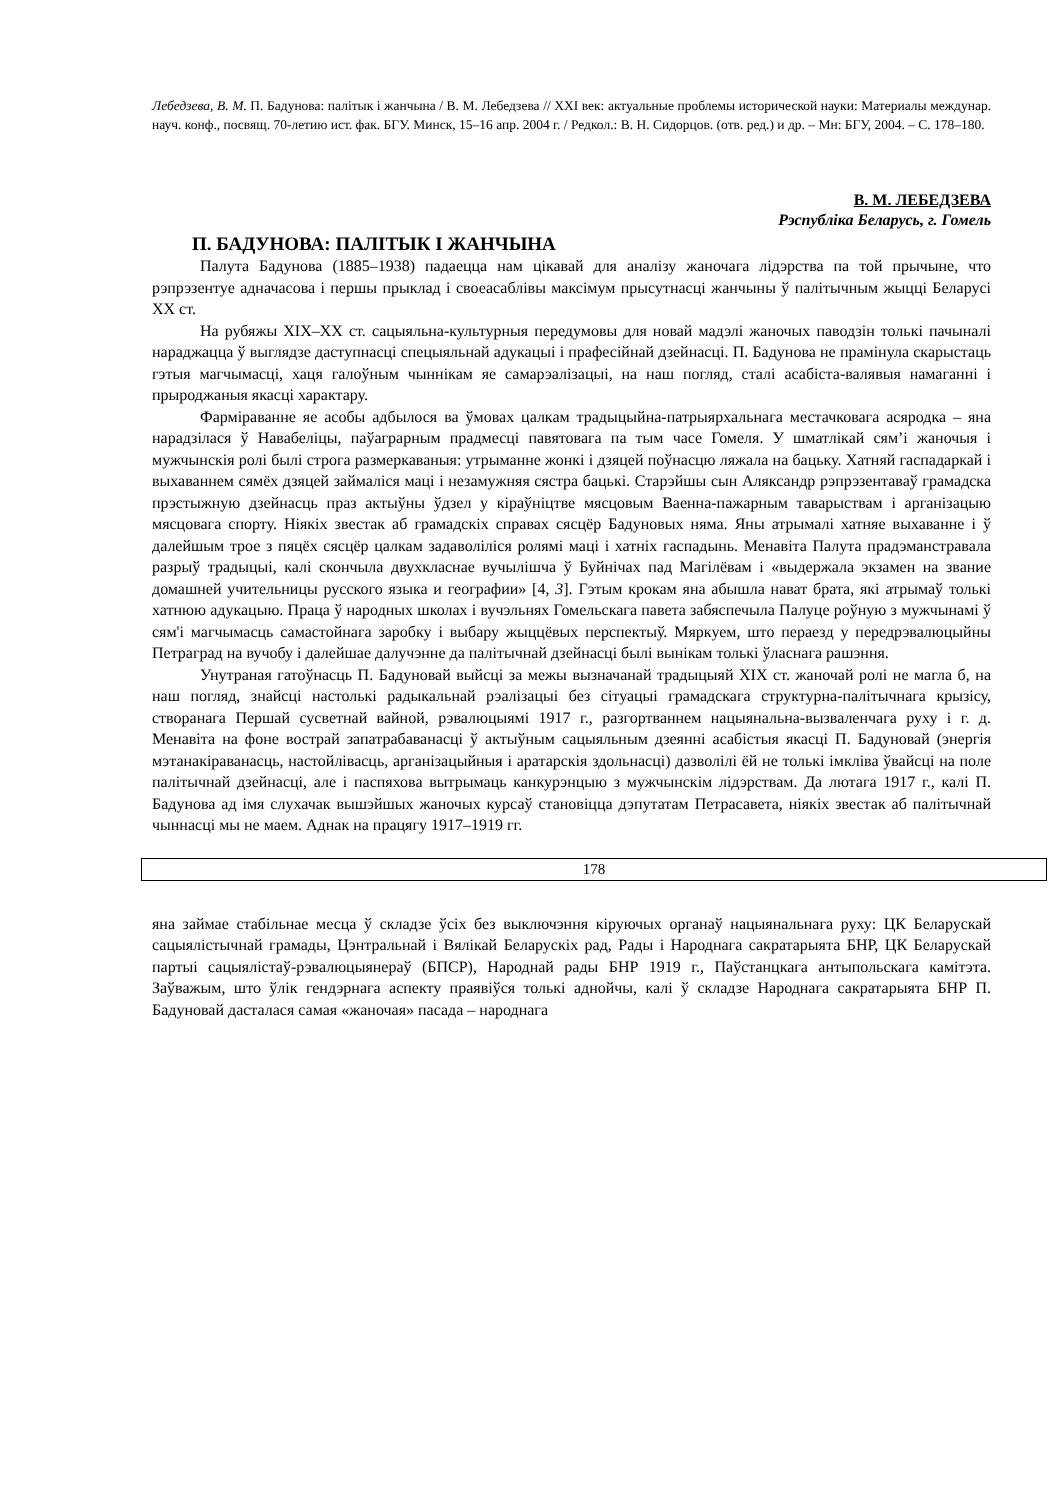Лебедзева, В. М. П. Бадунова: палітык і жанчына / В. М. Лебедзева // ХХІ век: актуальные проблемы исторической науки: Материалы междунар. науч. конф., посвящ. 70-летию ист. фак. БГУ. Минск, 15–16 апр. 2004 г. / Редкол.: В. Н. Сидорцов. (отв. ред.) и др. – Мн: БГУ, 2004. – С. 178–180.
В. М. ЛЕБЕДЗЕВА
Рэспубліка Беларусь, г. Гомель
П. БАДУНОВА: ПАЛІТЫК І ЖАНЧЫНА
Палута Бадунова (1885–1938) падаецца нам цікавай для аналізу жаночага лідэрства па той прычыне, что рэпрэзентуе адначасова і першы прыклад і своеасаблівы максімум прысутнасці жанчыны ў палітычным жыцці Беларусі ХХ ст.
На рубяжы ХІХ–ХХ ст. сацыяльна-культурныя передумовы для новай мадэлі жаночых паводзін толькі пачыналі нараджацца ў выглядзе даступнасці спецыяльнай адукацыі і прафесійнай дзейнасці. П. Бадунова не прамінула скарыстаць гэтыя магчымасці, хаця галоўным чыннікам яе самарэалізацыі, на наш погляд, сталі асабіста-валявыя намаганні і прыроджаныя якасці характару.
Фарміраванне яе асобы адбылося ва ўмовах цалкам традыцыйна-патрыярхальнага местачковага асяродка – яна нарадзілася ў Навабеліцы, паўаграрным прадмесці павятовага па тым часе Гомеля. У шматлікай сям’і жаночыя і мужчынскія ролі былі строга размеркаваныя: утрыманне жонкі і дзяцей поўнасцю ляжала на бацьку. Хатняй гаспадаркай і выхаваннем сямёх дзяцей займаліся маці і незамужняя сястра бацькі. Старэйшы сын Аляксандр рэпрэзентаваў грамадска прэстыжную дзейнасць праз актыўны ўдзел у кіраўніцтве мясцовым Ваенна-пажарным таварыствам і арганізацыю мясцовага спорту. Ніякіх звестак аб грамадскіх справах сясцёр Бадуновых няма. Яны атрымалі хатняе выхаванне і ў далейшым трое з пяцёх сясцёр цалкам задаволіліся ролямі маці і хатніх гаспадынь. Менавіта Палута прадэманстравала разрыў традыцыі, калі скончыла двухкласнае вучылішча ў Буйнічах пад Магілёвам і «выдержала экзамен на звание домашней учительницы русского языка и географии» [4, 3]. Гэтым крокам яна абышла нават брата, які атрымаў толькі хатнюю адукацыю. Праца ў народных школах і вучэльнях Гомельскага павета забяспечыла Палуце роўную з мужчынамі ў сям'і магчымасць самастойнага заробку і выбару жыццёвых перспектыў. Мяркуем, што пераезд у передрэвалюцыйны Петраград на вучобу і далейшае далучэнне да палітычнай дзейнасці былі вынікам толькі ўласнага рашэння.
Унутраная гатоўнасць П. Бадуновай выйсці за межы вызначанай традыцыяй ХІХ ст. жаночай ролі не магла б, на наш погляд, знайсці настолькі радыкальнай рэалізацыі без сітуацыі грамадскага структурна-палітычнага крызісу, створанага Першай сусветнай вайной, рэвалюцыямі 1917 г., разгортваннем нацыянальна-вызваленчага руху і г. д. Менавіта на фоне вострай запатрабаванасці ў актыўным сацыяльным дзеянні асабістыя якасці П. Бадуновай (энергія мэтанакіраванасць, настойлівасць, арганізацыйныя і аратарскія здольнасці) дазволілі ёй не толькі імкліва ўвайсці на поле палітычнай дзейнасці, але і паспяхова вытрымаць канкурэнцыю з мужчынскім лідэрствам. Да лютага 1917 г., калі П. Бадунова ад імя слухачак вышэйшых жаночых курсаў становіцца дэпутатам Петрасавета, ніякіх звестак аб палітычнай чыннасці мы не маем. Аднак на працягу 1917–1919 гг.
178
яна займае стабільнае месца ў складзе ўсіх без выключэння кіруючых органаў нацыянальнага руху: ЦК Беларускай сацыялістычнай грамады, Цэнтральнай і Вялікай Беларускіх рад, Рады і Народнага сакратарыята БНР, ЦК Беларускай партыі сацыялістаў-рэвалюцыянераў (БПСР), Народнай рады БНР 1919 г., Паўстанцкага антыпольскага камітэта. Заўважым, што ўлік гендэрнага аспекту праявіўся толькі аднойчы, калі ў складзе Народнага сакратарыята БНР П. Бадуновай дасталася самая «жаночая» пасада – народнага